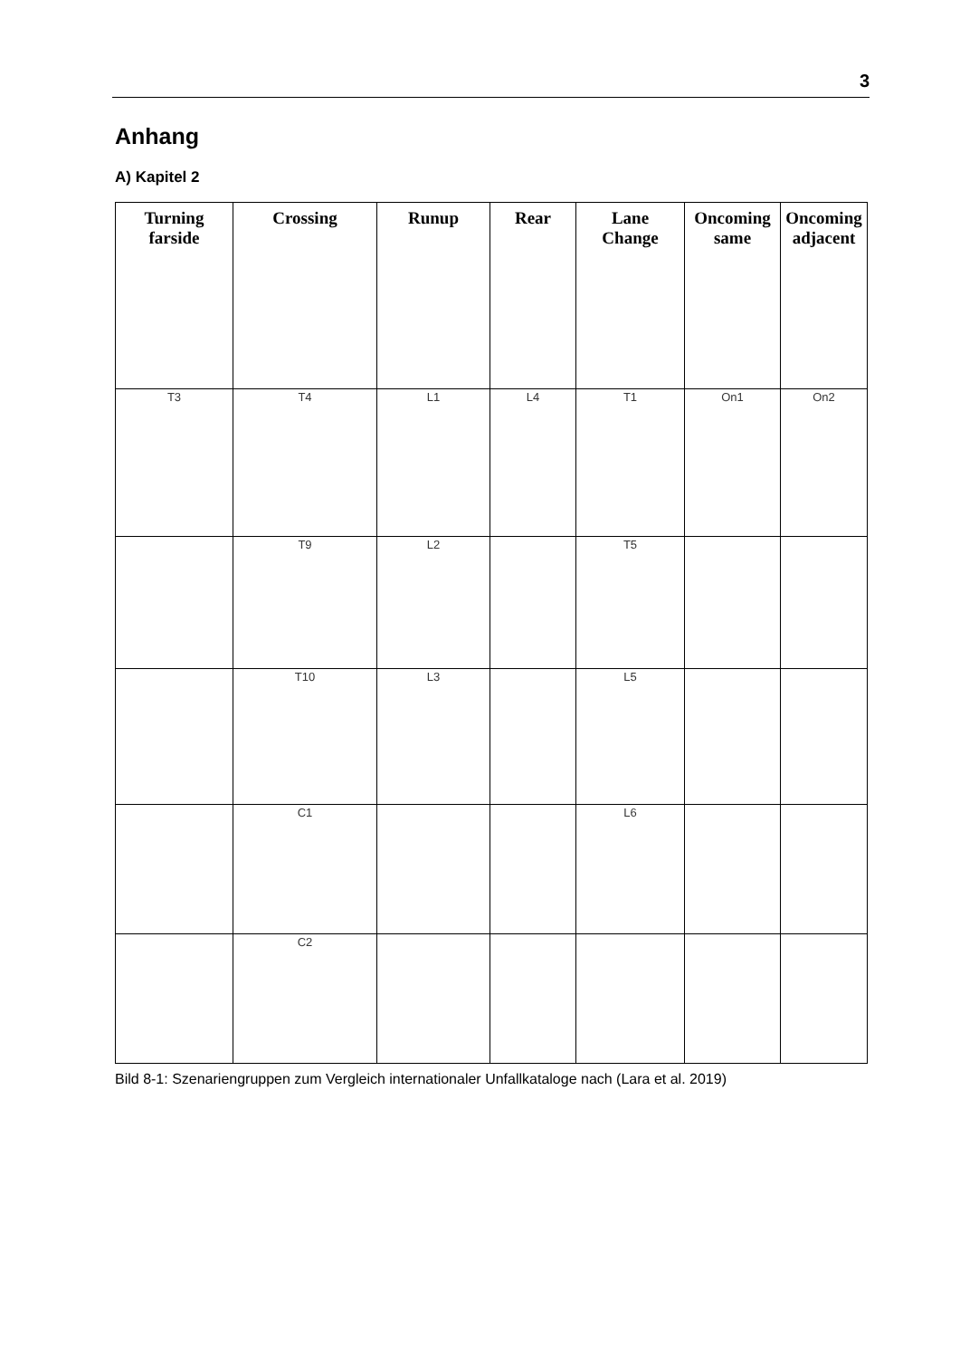3
Anhang
A) Kapitel 2
| Turning farside | Crossing | Runup | Rear | Lane Change | Oncoming same | Oncoming adjacent |
| --- | --- | --- | --- | --- | --- | --- |
| T3 | T4 | L1 | L4 | T1 | On1 | On2 |
| | T9 | L2 | | T5 | | |
| | T10 | L3 | | L5 | | |
| | C1 | | | L6 | | |
| | C2 | | | | | |
Bild 8-1: Szenariengruppen zum Vergleich internationaler Unfallkataloge nach (Lara et al. 2019)